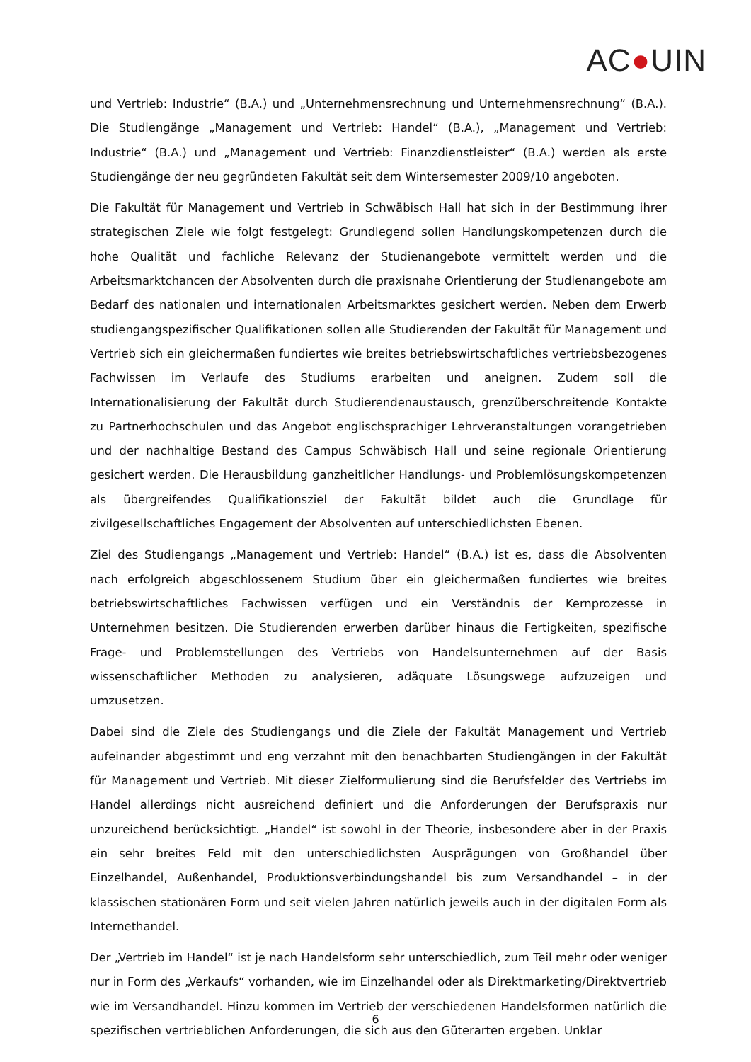AC●UIN
und Vertrieb: Industrie“ (B.A.) und „Unternehmensrechnung und Unternehmensrechnung“ (B.A.). Die Studiengänge „Management und Vertrieb: Handel“ (B.A.), „Management und Vertrieb: Industrie“ (B.A.) und „Management und Vertrieb: Finanzdienstleister“ (B.A.) werden als erste Studiengänge der neu gegründeten Fakultät seit dem Wintersemester 2009/10 angeboten.
Die Fakultät für Management und Vertrieb in Schwäbisch Hall hat sich in der Bestimmung ihrer strategischen Ziele wie folgt festgelegt: Grundlegend sollen Handlungskompetenzen durch die hohe Qualität und fachliche Relevanz der Studienangebote vermittelt werden und die Arbeitsmarktchancen der Absolventen durch die praxisnahe Orientierung der Studienangebote am Bedarf des nationalen und internationalen Arbeitsmarktes gesichert werden. Neben dem Erwerb studiengangspezifischer Qualifikationen sollen alle Studierenden der Fakultät für Management und Vertrieb sich ein gleichermaßen fundiertes wie breites betriebswirtschaftliches vertriebsbezogenes Fachwissen im Verlaufe des Studiums erarbeiten und aneignen. Zudem soll die Internationalisierung der Fakultät durch Studierendenaustausch, grenzüberschreitende Kontakte zu Partnerhochschulen und das Angebot englischsprachiger Lehrveranstaltungen vorangetrieben und der nachhaltige Bestand des Campus Schwäbisch Hall und seine regionale Orientierung gesichert werden. Die Herausbildung ganzheitlicher Handlungs- und Problemlösungskompetenzen als übergreifendes Qualifikationsziel der Fakultät bildet auch die Grundlage für zivilgesellschaftliches Engagement der Absolventen auf unterschiedlichsten Ebenen.
Ziel des Studiengangs „Management und Vertrieb: Handel“ (B.A.) ist es, dass die Absolventen nach erfolgreich abgeschlossenem Studium über ein gleichermaßen fundiertes wie breites betriebswirtschaftliches Fachwissen verfügen und ein Verständnis der Kernprozesse in Unternehmen besitzen. Die Studierenden erwerben darüber hinaus die Fertigkeiten, spezifische Frage- und Problemstellungen des Vertriebs von Handelsunternehmen auf der Basis wissenschaftlicher Methoden zu analysieren, adäquate Lösungswege aufzuzeigen und umzusetzen.
Dabei sind die Ziele des Studiengangs und die Ziele der Fakultät Management und Vertrieb aufeinander abgestimmt und eng verzahnt mit den benachbarten Studiengängen in der Fakultät für Management und Vertrieb. Mit dieser Zielformulierung sind die Berufsfelder des Vertriebs im Handel allerdings nicht ausreichend definiert und die Anforderungen der Berufspraxis nur unzureichend berücksichtigt. „Handel“ ist sowohl in der Theorie, insbesondere aber in der Praxis ein sehr breites Feld mit den unterschiedlichsten Ausprägungen von Großhandel über Einzelhandel, Außenhandel, Produktionsverbindungshandel bis zum Versandhandel – in der klassischen stationären Form und seit vielen Jahren natürlich jeweils auch in der digitalen Form als Internethandel.
Der „Vertrieb im Handel“ ist je nach Handelsform sehr unterschiedlich, zum Teil mehr oder weniger nur in Form des „Verkaufs“ vorhanden, wie im Einzelhandel oder als Direktmarketing/Direktvertrieb wie im Versandhandel. Hinzu kommen im Vertrieb der verschiedenen Handelsformen natürlich die spezifischen vertrieblichen Anforderungen, die sich aus den Güterarten ergeben. Unklar
6